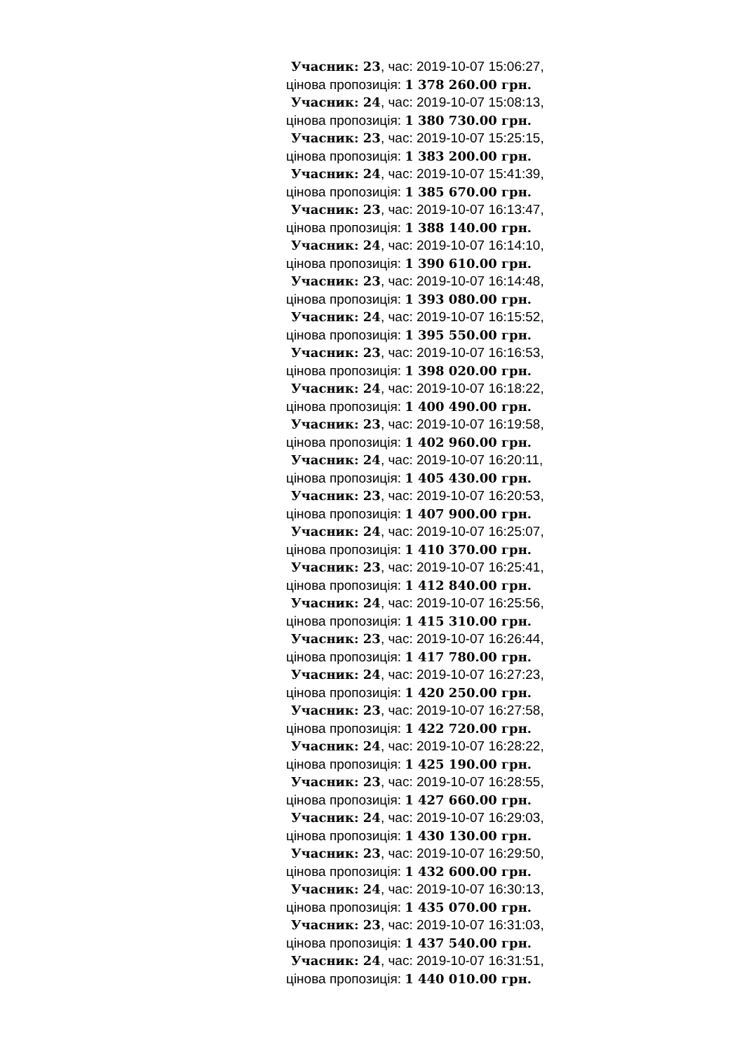Учасник: 23, час: 2019-10-07 15:06:27,
цінова пропозиція: 1 378 260.00 грн.
Учасник: 24, час: 2019-10-07 15:08:13,
цінова пропозиція: 1 380 730.00 грн.
Учасник: 23, час: 2019-10-07 15:25:15,
цінова пропозиція: 1 383 200.00 грн.
Учасник: 24, час: 2019-10-07 15:41:39,
цінова пропозиція: 1 385 670.00 грн.
Учасник: 23, час: 2019-10-07 16:13:47,
цінова пропозиція: 1 388 140.00 грн.
Учасник: 24, час: 2019-10-07 16:14:10,
цінова пропозиція: 1 390 610.00 грн.
Учасник: 23, час: 2019-10-07 16:14:48,
цінова пропозиція: 1 393 080.00 грн.
Учасник: 24, час: 2019-10-07 16:15:52,
цінова пропозиція: 1 395 550.00 грн.
Учасник: 23, час: 2019-10-07 16:16:53,
цінова пропозиція: 1 398 020.00 грн.
Учасник: 24, час: 2019-10-07 16:18:22,
цінова пропозиція: 1 400 490.00 грн.
Учасник: 23, час: 2019-10-07 16:19:58,
цінова пропозиція: 1 402 960.00 грн.
Учасник: 24, час: 2019-10-07 16:20:11,
цінова пропозиція: 1 405 430.00 грн.
Учасник: 23, час: 2019-10-07 16:20:53,
цінова пропозиція: 1 407 900.00 грн.
Учасник: 24, час: 2019-10-07 16:25:07,
цінова пропозиція: 1 410 370.00 грн.
Учасник: 23, час: 2019-10-07 16:25:41,
цінова пропозиція: 1 412 840.00 грн.
Учасник: 24, час: 2019-10-07 16:25:56,
цінова пропозиція: 1 415 310.00 грн.
Учасник: 23, час: 2019-10-07 16:26:44,
цінова пропозиція: 1 417 780.00 грн.
Учасник: 24, час: 2019-10-07 16:27:23,
цінова пропозиція: 1 420 250.00 грн.
Учасник: 23, час: 2019-10-07 16:27:58,
цінова пропозиція: 1 422 720.00 грн.
Учасник: 24, час: 2019-10-07 16:28:22,
цінова пропозиція: 1 425 190.00 грн.
Учасник: 23, час: 2019-10-07 16:28:55,
цінова пропозиція: 1 427 660.00 грн.
Учасник: 24, час: 2019-10-07 16:29:03,
цінова пропозиція: 1 430 130.00 грн.
Учасник: 23, час: 2019-10-07 16:29:50,
цінова пропозиція: 1 432 600.00 грн.
Учасник: 24, час: 2019-10-07 16:30:13,
цінова пропозиція: 1 435 070.00 грн.
Учасник: 23, час: 2019-10-07 16:31:03,
цінова пропозиція: 1 437 540.00 грн.
Учасник: 24, час: 2019-10-07 16:31:51,
цінова пропозиція: 1 440 010.00 грн.